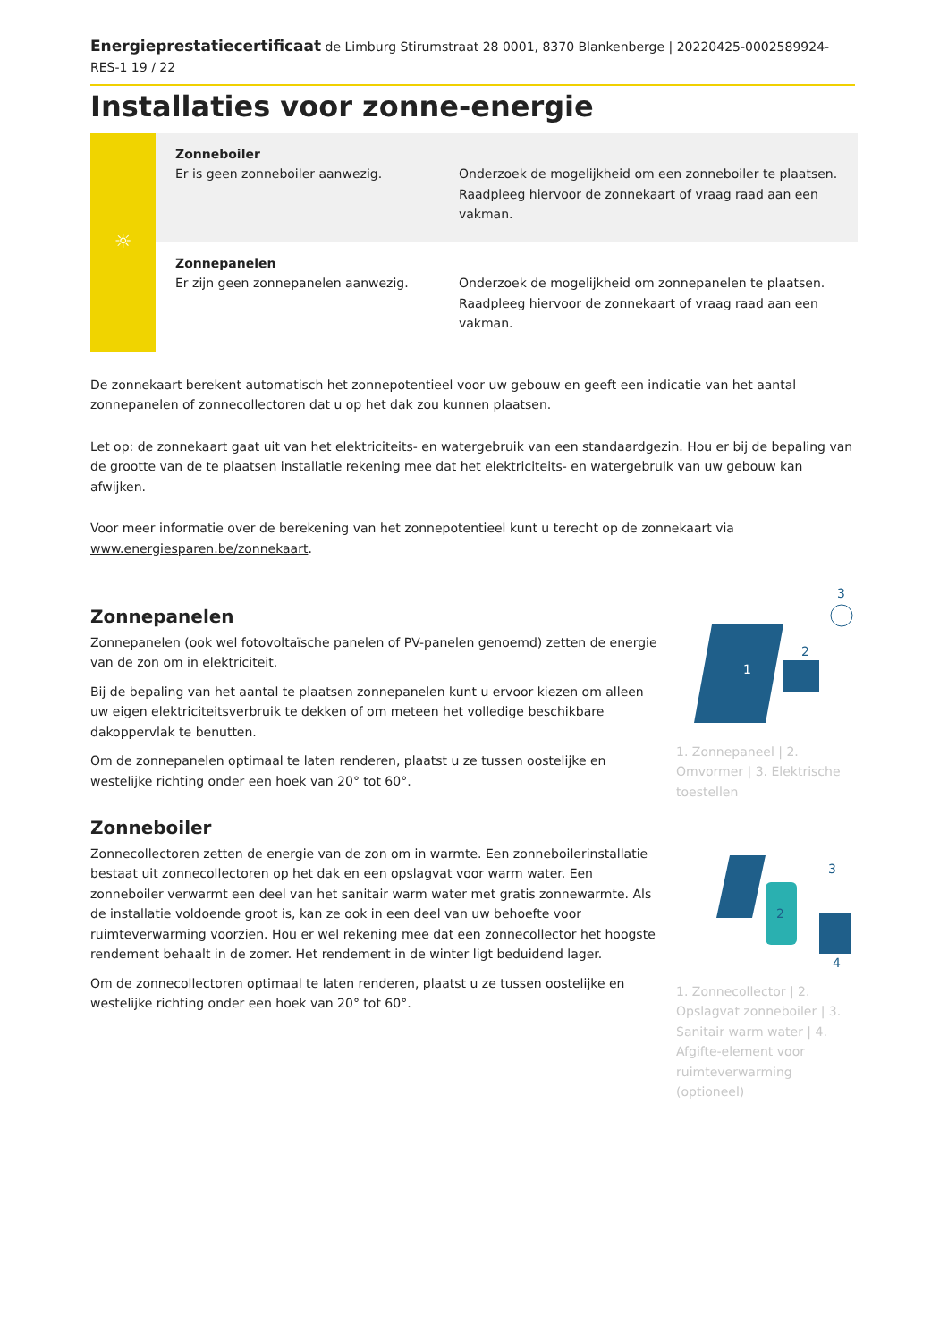Energieprestatiecertificaat de Limburg Stirumstraat 28 0001, 8370 Blankenberge | 20220425-0002589924-RES-1 19 / 22
Installaties voor zonne-energie
☼
Zonneboiler
Er is geen zonneboiler aanwezig.
Onderzoek de mogelijkheid om een zonneboiler te plaatsen. Raadpleeg hiervoor de zonnekaart of vraag raad aan een vakman.
Zonnepanelen
Er zijn geen zonnepanelen aanwezig.
Onderzoek de mogelijkheid om zonnepanelen te plaatsen. Raadpleeg hiervoor de zonnekaart of vraag raad aan een vakman.
De zonnekaart berekent automatisch het zonnepotentieel voor uw gebouw en geeft een indicatie van het aantal zonnepanelen of zonnecollectoren dat u op het dak zou kunnen plaatsen.
Let op: de zonnekaart gaat uit van het elektriciteits- en watergebruik van een standaardgezin. Hou er bij de bepaling van de grootte van de te plaatsen installatie rekening mee dat het elektriciteits- en watergebruik van uw gebouw kan afwijken.
Voor meer informatie over de berekening van het zonnepotentieel kunt u terecht op de zonnekaart via www.energiesparen.be/zonnekaart.
Zonnepanelen
Zonnepanelen (ook wel fotovoltaïsche panelen of PV-panelen genoemd) zetten de energie van de zon om in elektriciteit.
Bij de bepaling van het aantal te plaatsen zonnepanelen kunt u ervoor kiezen om alleen uw eigen elektriciteitsverbruik te dekken of om meteen het volledige beschikbare dakoppervlak te benutten.
Om de zonnepanelen optimaal te laten renderen, plaatst u ze tussen oostelijke en westelijke richting onder een hoek van 20° tot 60°.
Zonneboiler
Zonnecollectoren zetten de energie van de zon om in warmte. Een zonneboilerinstallatie bestaat uit zonnecollectoren op het dak en een opslagvat voor warm water. Een zonneboiler verwarmt een deel van het sanitair warm water met gratis zonnewarmte. Als de installatie voldoende groot is, kan ze ook in een deel van uw behoefte voor ruimteverwarming voorzien. Hou er wel rekening mee dat een zonnecollector het hoogste rendement behaalt in de zomer. Het rendement in de winter ligt beduidend lager.
Om de zonnecollectoren optimaal te laten renderen, plaatst u ze tussen oostelijke en westelijke richting onder een hoek van 20° tot 60°.
1
2
3
1. Zonnepaneel | 2. Omvormer | 3. Elektrische toestellen
2
3
4
1. Zonnecollector | 2. Opslagvat zonneboiler | 3. Sanitair warm water | 4. Afgifte-element voor ruimteverwarming (optioneel)